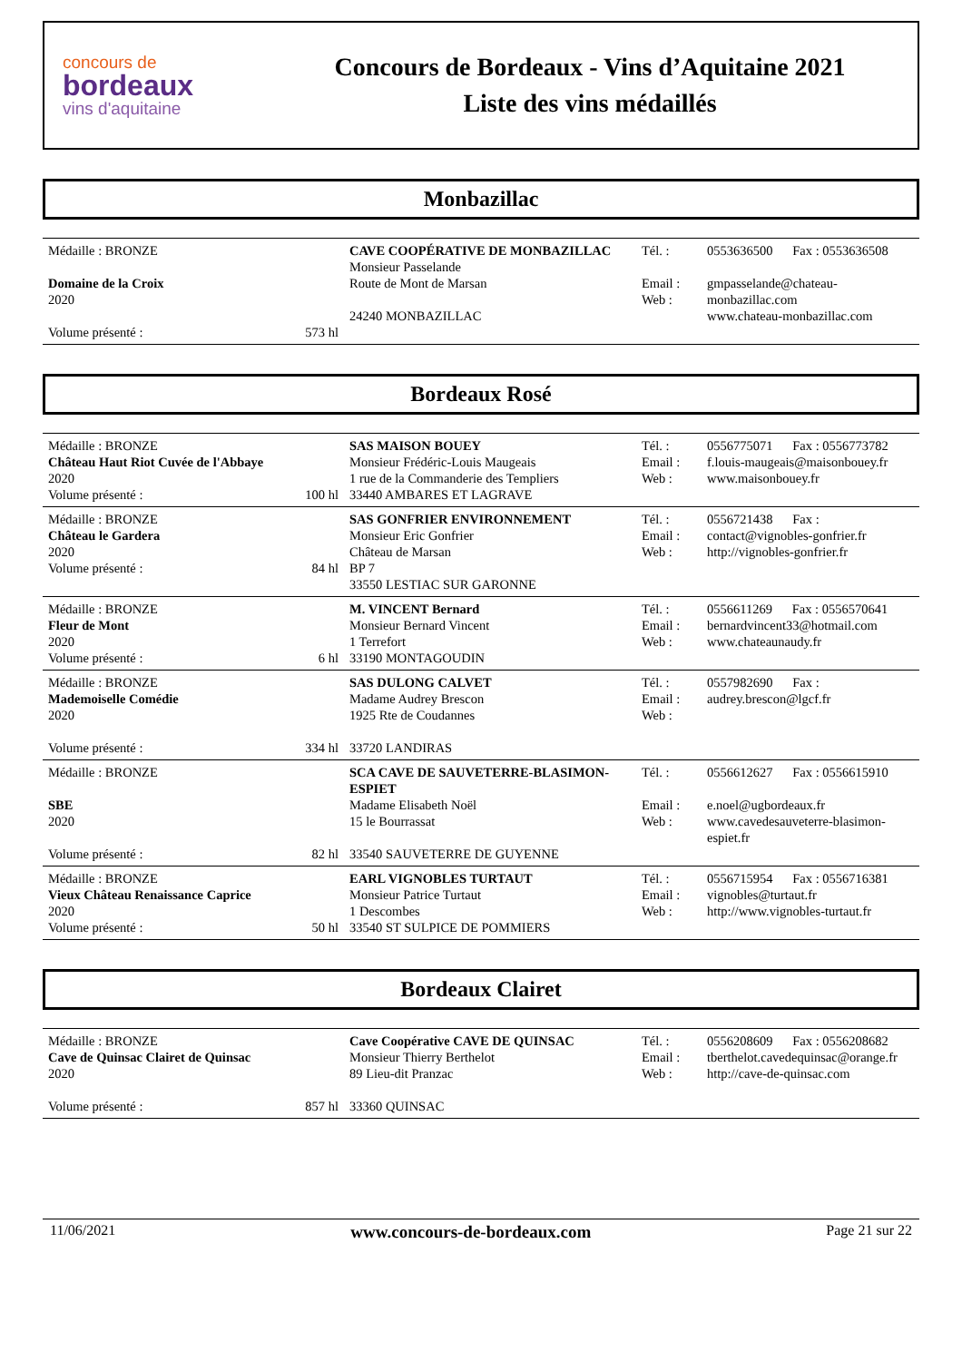concours de
bordeaux
vins d'aquitaine
Concours de Bordeaux - Vins d’Aquitaine 2021
Liste des vins médaillés
Monbazillac
| Médaille : BRONZE Domaine de la Croix 2020 Volume présenté : 573 hl | CAVE COOPÉRATIVE DE MONBAZILLAC Monsieur Passelande Route de Mont de Marsan 24240 MONBAZILLAC | Tél. : Email : Web : | 0553636500 Fax : 0553636508 gmpasselande@chateau-monbazillac.com www.chateau-monbazillac.com |
Bordeaux Rosé
| Médaille : BRONZE Château Haut Riot Cuvée de l'Abbaye 2020 Volume présenté : 100 hl | SAS MAISON BOUEY Monsieur Frédéric-Louis Maugeais 1 rue de la Commanderie des Templiers 33440 AMBARES ET LAGRAVE | Tél. : Email : Web : | 0556775071 Fax : 0556773782 f.louis-maugeais@maisonbouey.fr www.maisonbouey.fr |
| Médaille : BRONZE Château le Gardera 2020 Volume présenté : 84 hl | SAS GONFRIER ENVIRONNEMENT Monsieur Eric Gonfrier Château de Marsan BP 7 33550 LESTIAC SUR GARONNE | Tél. : Email : Web : | 0556721438 Fax : contact@vignobles-gonfrier.fr http://vignobles-gonfrier.fr |
| Médaille : BRONZE Fleur de Mont 2020 Volume présenté : 6 hl | M. VINCENT Bernard Monsieur Bernard Vincent 1 Terrefort 33190 MONTAGOUDIN | Tél. : Email : Web : | 0556611269 Fax : 0556570641 bernardvincent33@hotmail.com www.chateaunaudy.fr |
| Médaille : BRONZE Mademoiselle Comédie 2020 Volume présenté : 334 hl | SAS DULONG CALVET Madame Audrey Brescon 1925 Rte de Coudannes 33720 LANDIRAS | Tél. : Email : Web : | 0557982690 Fax : audrey.brescon@lgcf.fr |
| Médaille : BRONZE SBE 2020 Volume présenté : 82 hl | SCA CAVE DE SAUVETERRE-BLASIMON-ESPIET Madame Elisabeth Noël 15 le Bourrassat 33540 SAUVETERRE DE GUYENNE | Tél. : Email : Web : | 0556612627 Fax : 0556615910 e.noel@ugbordeaux.fr www.cavedesauveterre-blasimon-espiet.fr |
| Médaille : BRONZE Vieux Château Renaissance Caprice 2020 Volume présenté : 50 hl | EARL VIGNOBLES TURTAUT Monsieur Patrice Turtaut 1 Descombes 33540 ST SULPICE DE POMMIERS | Tél. : Email : Web : | 0556715954 Fax : 0556716381 vignobles@turtaut.fr http://www.vignobles-turtaut.fr |
Bordeaux Clairet
| Médaille : BRONZE Cave de Quinsac Clairet de Quinsac 2020 Volume présenté : 857 hl | Cave Coopérative CAVE DE QUINSAC Monsieur Thierry Berthelot 89 Lieu-dit Pranzac 33360 QUINSAC | Tél. : Email : Web : | 0556208609 Fax : 0556208682 tberthelot.cavedequinsac@orange.fr http://cave-de-quinsac.com |
11/06/2021 www.concours-de-bordeaux.com Page 21 sur 22